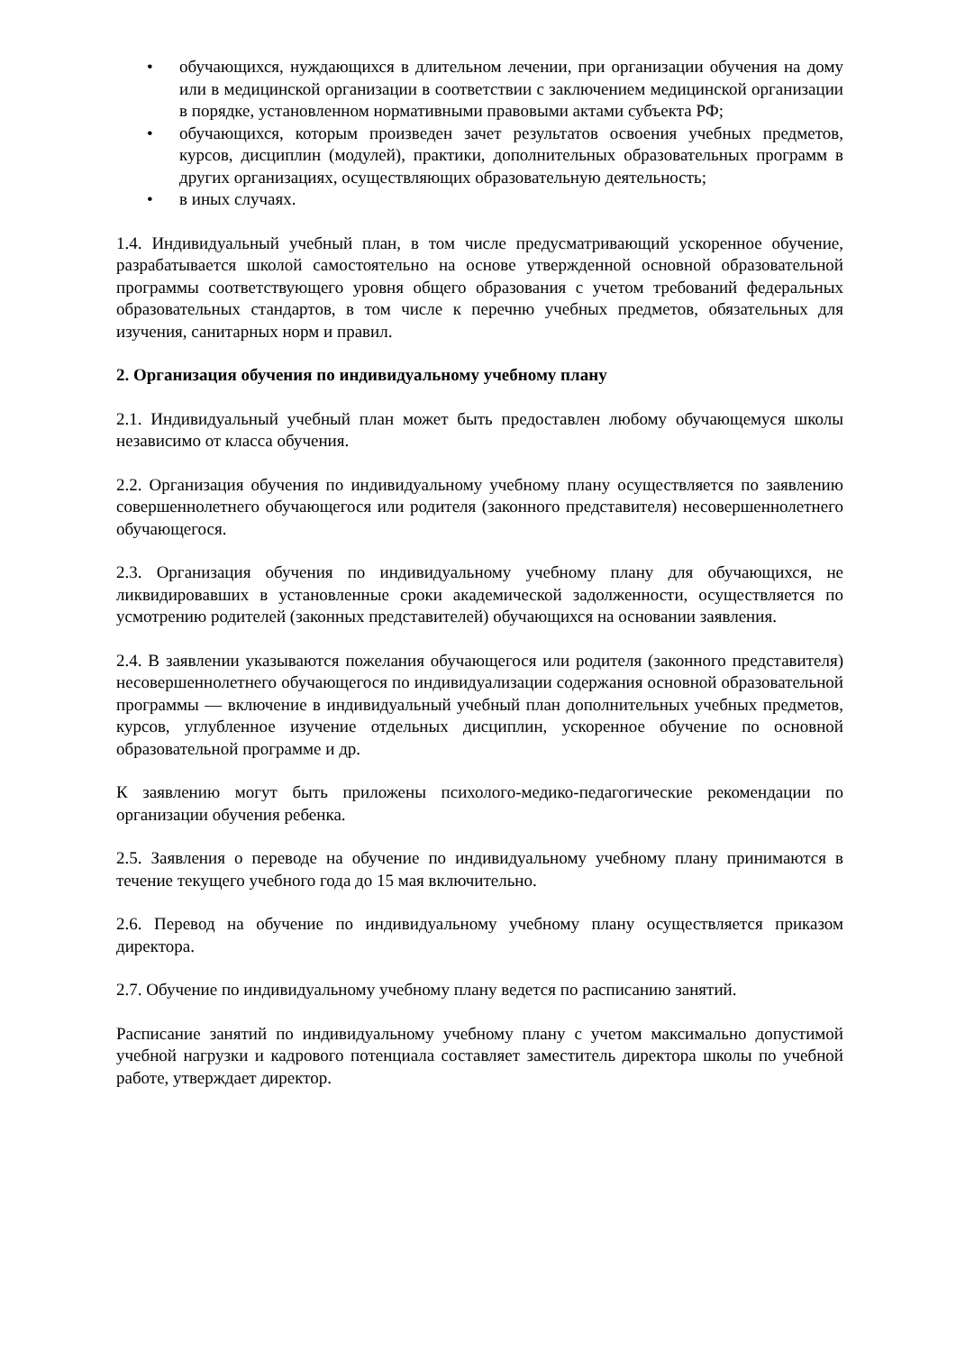• обучающихся, нуждающихся в длительном лечении, при организации обучения на дому или в медицинской организации в соответствии с заключением медицинской организации в порядке, установленном нормативными правовыми актами субъекта РФ;
• обучающихся, которым произведен зачет результатов освоения учебных предметов, курсов, дисциплин (модулей), практики, дополнительных образовательных программ в других организациях, осуществляющих образовательную деятельность;
• в иных случаях.
1.4. Индивидуальный учебный план, в том числе предусматривающий ускоренное обучение, разрабатывается школой самостоятельно на основе утвержденной основной образовательной программы соответствующего уровня общего образования с учетом требований федеральных образовательных стандартов, в том числе к перечню учебных предметов, обязательных для изучения, санитарных норм и правил.
2. Организация обучения по индивидуальному учебному плану
2.1. Индивидуальный учебный план может быть предоставлен любому обучающемуся школы независимо от класса обучения.
2.2. Организация обучения по индивидуальному учебному плану осуществляется по заявлению совершеннолетнего обучающегося или родителя (законного представителя) несовершеннолетнего обучающегося.
2.3. Организация обучения по индивидуальному учебному плану для обучающихся, не ликвидировавших в установленные сроки академической задолженности, осуществляется по усмотрению родителей (законных представителей) обучающихся на основании заявления.
2.4. В заявлении указываются пожелания обучающегося или родителя (законного представителя) несовершеннолетнего обучающегося по индивидуализации содержания основной образовательной программы — включение в индивидуальный учебный план дополнительных учебных предметов, курсов, углубленное изучение отдельных дисциплин, ускоренное обучение по основной образовательной программе и др.
К заявлению могут быть приложены психолого-медико-педагогические рекомендации по организации обучения ребенка.
2.5. Заявления о переводе на обучение по индивидуальному учебному плану принимаются в течение текущего учебного года до 15 мая включительно.
2.6. Перевод на обучение по индивидуальному учебному плану осуществляется приказом директора.
2.7. Обучение по индивидуальному учебному плану ведется по расписанию занятий.
Расписание занятий по индивидуальному учебному плану с учетом максимально допустимой учебной нагрузки и кадрового потенциала составляет заместитель директора школы по учебной работе, утверждает директор.